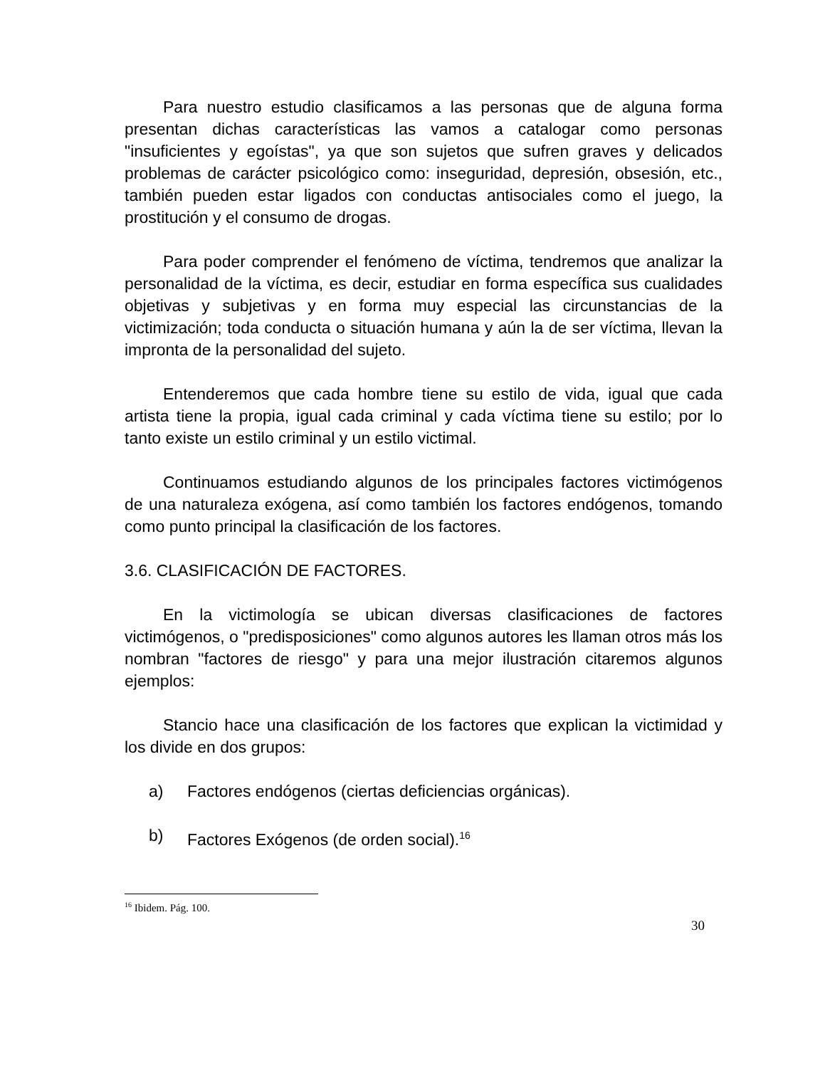Para nuestro estudio clasificamos a las personas que de alguna forma presentan dichas características las vamos a catalogar como personas "insuficientes y egoístas", ya que son sujetos que sufren graves y delicados problemas de carácter psicológico como: inseguridad, depresión, obsesión, etc., también pueden estar ligados con conductas antisociales como el juego, la prostitución y el consumo de drogas.
Para poder comprender el fenómeno de víctima, tendremos que analizar la personalidad de la víctima, es decir, estudiar en forma específica sus cualidades objetivas y subjetivas y en forma muy especial las circunstancias de la victimización; toda conducta o situación humana y aún la de ser víctima, llevan la impronta de la personalidad del sujeto.
Entenderemos que cada hombre tiene su estilo de vida, igual que cada artista tiene la propia, igual cada criminal y cada víctima tiene su estilo; por lo tanto existe un estilo criminal y un estilo victimal.
Continuamos estudiando algunos de los principales factores victimógenos de una naturaleza exógena, así como también los factores endógenos, tomando como punto principal la clasificación de los factores.
3.6. CLASIFICACIÓN DE FACTORES.
En la victimología se ubican diversas clasificaciones de factores victimógenos, o "predisposiciones" como algunos autores les llaman otros más los nombran "factores de riesgo" y para una mejor ilustración citaremos algunos ejemplos:
Stancio hace una clasificación de los factores que explican la victimidad y los divide en dos grupos:
a) Factores endógenos (ciertas deficiencias orgánicas).
b) Factores Exógenos (de orden social).<sup>16</sup>
<sup>16</sup> Ibidem. Pág. 100.
30